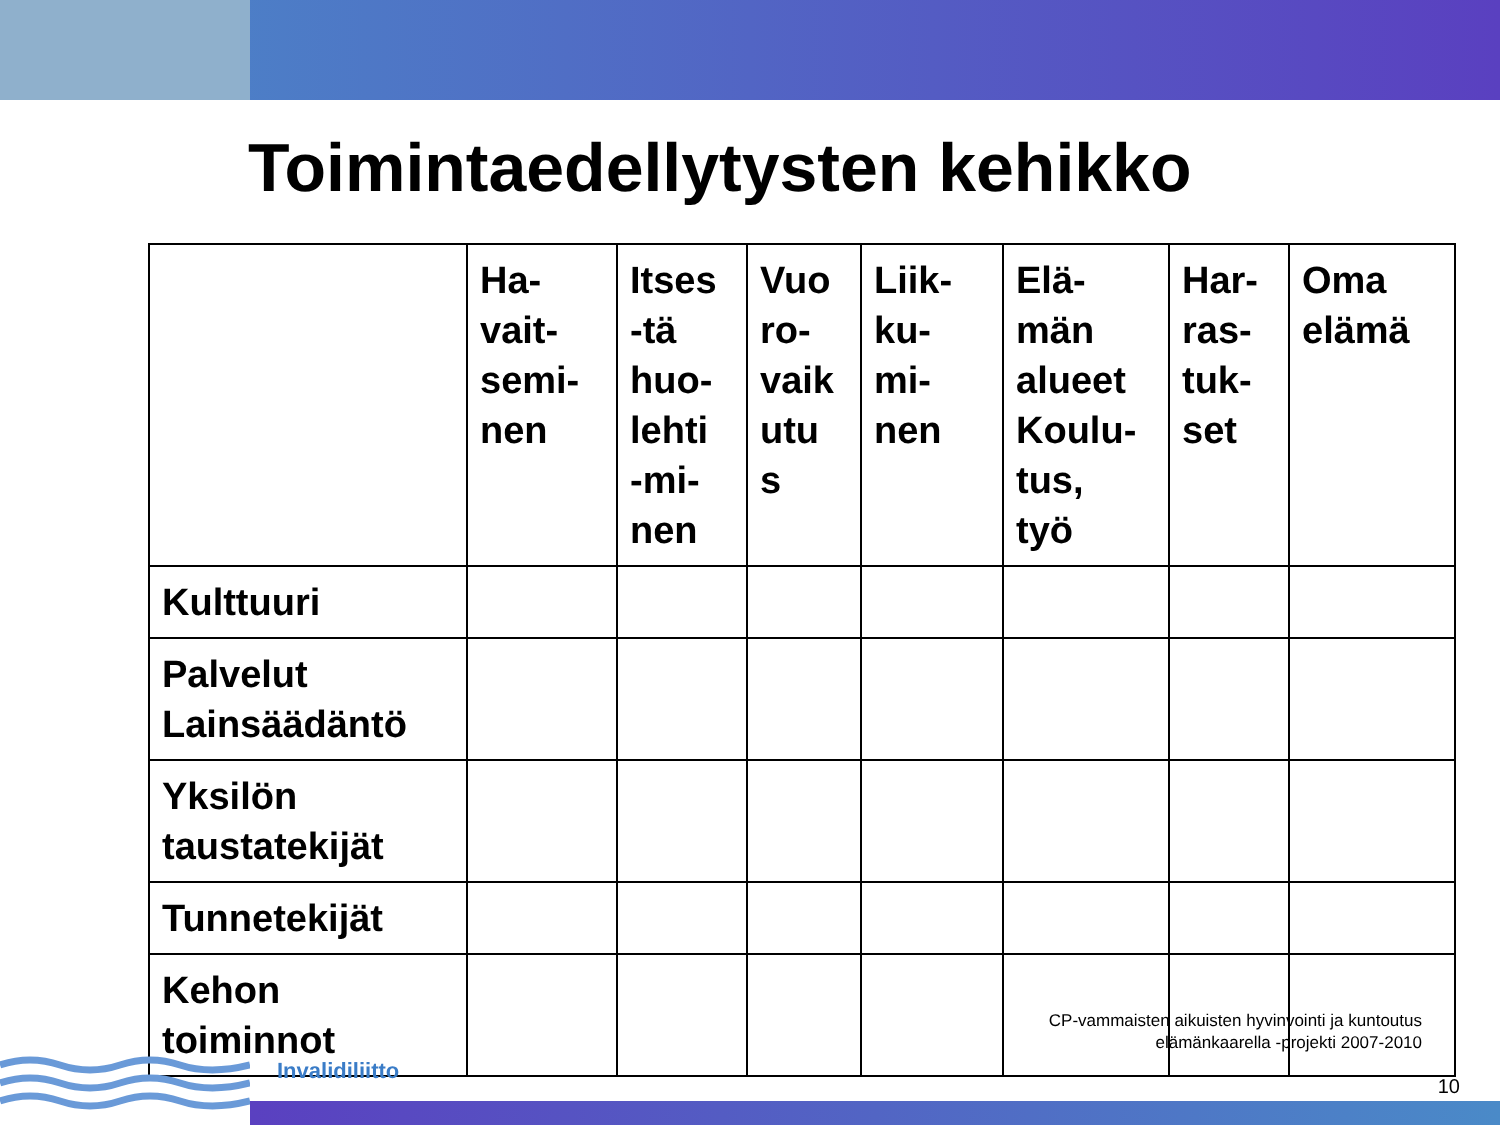Toimintaedellytysten kehikko
| | Ha- vait- semi- nen | Itses -tä huo- lehti -mi- nen | Vuo ro- vaik utu s | Liik- ku- mi- nen | Elä- män alueet Koulu- tus, työ | Har- ras- tuk- set | Oma elämä |
| --- | --- | --- | --- | --- | --- | --- | --- |
| Kulttuuri | | | | | | | |
| Palvelut Lainsäädäntö | | | | | | | |
| Yksilön taustatekijät | | | | | | | |
| Tunnetekijät | | | | | | | |
| Kehon toiminnot | | | | | | | |
CP-vammaisten aikuisten hyvinvointi ja kuntoutus
elämänkaarella -projekti 2007-2010
Invalidiliitto
10